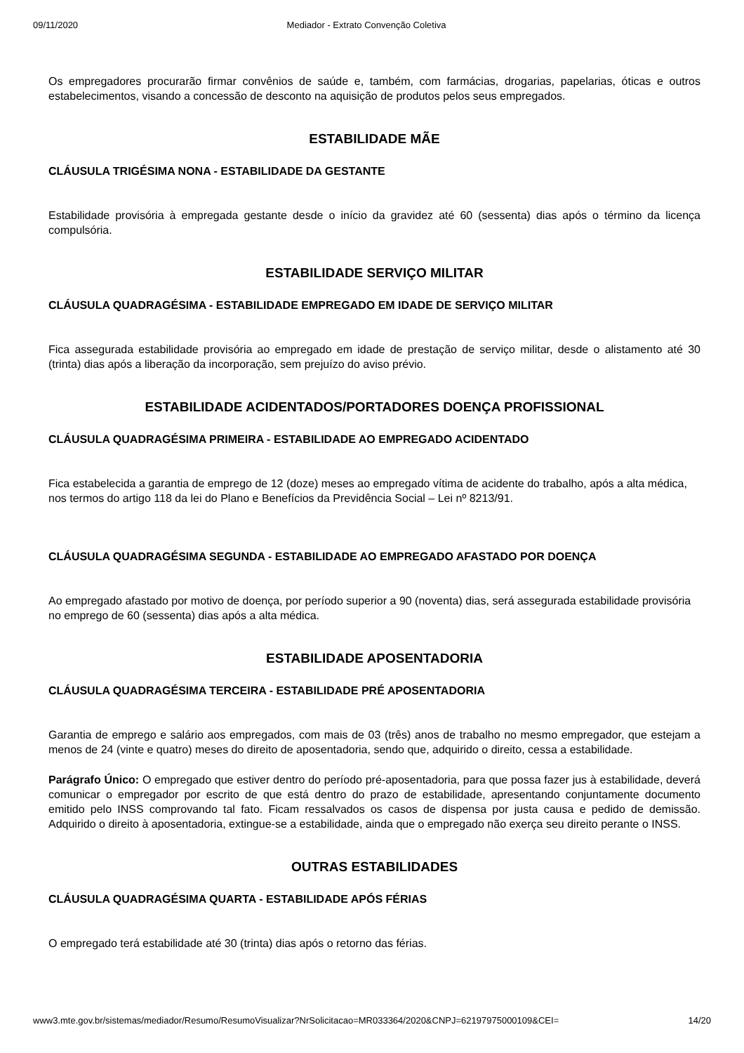09/11/2020 Mediador - Extrato Convenção Coletiva
Os empregadores procurarão firmar convênios de saúde e, também, com farmácias, drogarias, papelarias, óticas e outros estabelecimentos, visando a concessão de desconto na aquisição de produtos pelos seus empregados.
ESTABILIDADE MÃE
CLÁUSULA TRIGÉSIMA NONA - ESTABILIDADE DA GESTANTE
Estabilidade provisória à empregada gestante desde o início da gravidez até 60 (sessenta) dias após o término da licença compulsória.
ESTABILIDADE SERVIÇO MILITAR
CLÁUSULA QUADRAGÉSIMA - ESTABILIDADE EMPREGADO EM IDADE DE SERVIÇO MILITAR
Fica assegurada estabilidade provisória ao empregado em idade de prestação de serviço militar, desde o alistamento até 30 (trinta) dias após a liberação da incorporação, sem prejuízo do aviso prévio.
ESTABILIDADE ACIDENTADOS/PORTADORES DOENÇA PROFISSIONAL
CLÁUSULA QUADRAGÉSIMA PRIMEIRA - ESTABILIDADE AO EMPREGADO ACIDENTADO
Fica estabelecida a garantia de emprego de 12 (doze) meses ao empregado vítima de acidente do trabalho, após a alta médica, nos termos do artigo 118 da lei do Plano e Benefícios da Previdência Social – Lei nº 8213/91.
CLÁUSULA QUADRAGÉSIMA SEGUNDA - ESTABILIDADE AO EMPREGADO AFASTADO POR DOENÇA
Ao empregado afastado por motivo de doença, por período superior a 90 (noventa) dias, será assegurada estabilidade provisória no emprego de 60 (sessenta) dias após a alta médica.
ESTABILIDADE APOSENTADORIA
CLÁUSULA QUADRAGÉSIMA TERCEIRA - ESTABILIDADE PRÉ APOSENTADORIA
Garantia de emprego e salário aos empregados, com mais de 03 (três) anos de trabalho no mesmo empregador, que estejam a menos de 24 (vinte e quatro) meses do direito de aposentadoria, sendo que, adquirido o direito, cessa a estabilidade.
Parágrafo Único: O empregado que estiver dentro do período pré-aposentadoria, para que possa fazer jus à estabilidade, deverá comunicar o empregador por escrito de que está dentro do prazo de estabilidade, apresentando conjuntamente documento emitido pelo INSS comprovando tal fato. Ficam ressalvados os casos de dispensa por justa causa e pedido de demissão. Adquirido o direito à aposentadoria, extingue-se a estabilidade, ainda que o empregado não exerça seu direito perante o INSS.
OUTRAS ESTABILIDADES
CLÁUSULA QUADRAGÉSIMA QUARTA - ESTABILIDADE APÓS FÉRIAS
O empregado terá estabilidade até 30 (trinta) dias após o retorno das férias.
www3.mte.gov.br/sistemas/mediador/Resumo/ResumoVisualizar?NrSolicitacao=MR033364/2020&CNPJ=62197975000109&CEI= 14/20